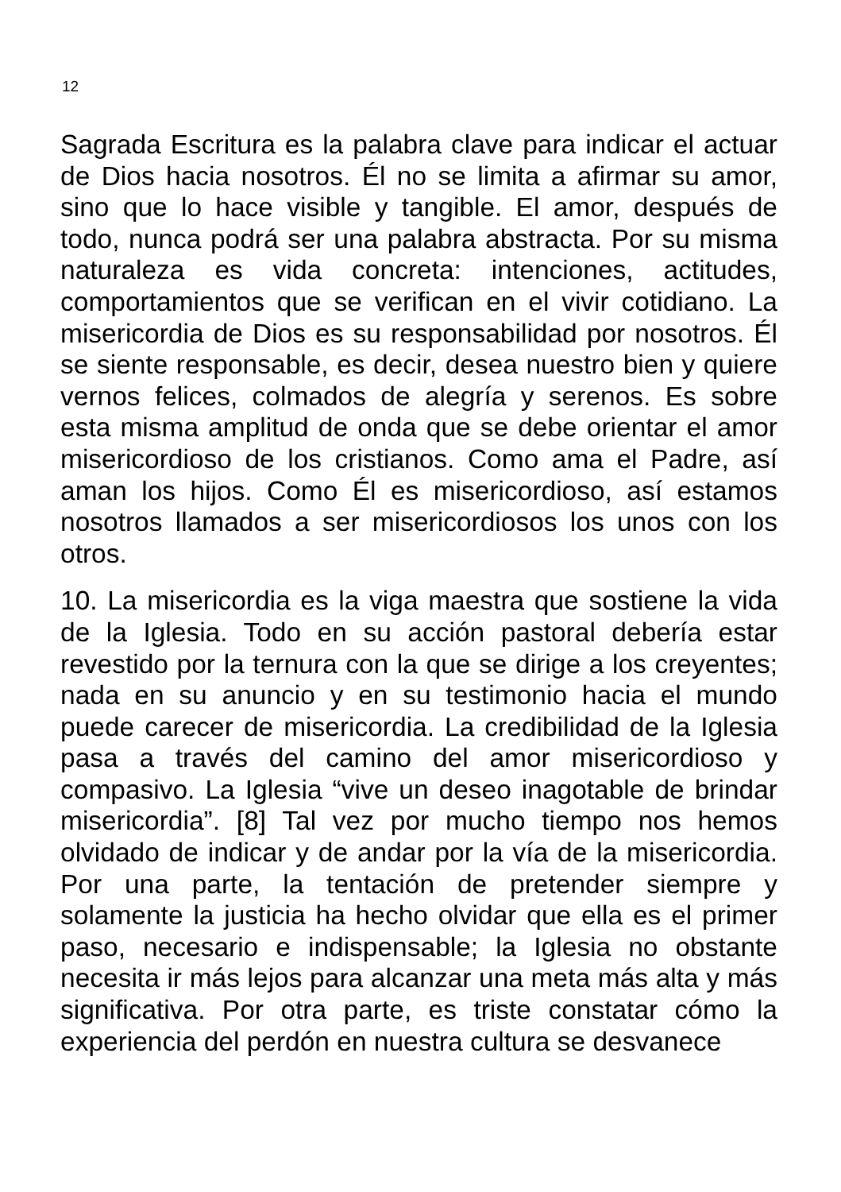12
Sagrada Escritura es la palabra clave para indicar el actuar de Dios hacia nosotros. Él no se limita a afirmar su amor, sino que lo hace visible y tangible. El amor, después de todo, nunca podrá ser una palabra abstracta. Por su misma naturaleza es vida concreta: intenciones, actitudes, comportamientos que se verifican en el vivir cotidiano. La misericordia de Dios es su responsabilidad por nosotros. Él se siente responsable, es decir, desea nuestro bien y quiere vernos felices, colmados de alegría y serenos. Es sobre esta misma amplitud de onda que se debe orientar el amor misericordioso de los cristianos. Como ama el Padre, así aman los hijos. Como Él es misericordioso, así estamos nosotros llamados a ser misericordiosos los unos con los otros.
10. La misericordia es la viga maestra que sostiene la vida de la Iglesia. Todo en su acción pastoral debería estar revestido por la ternura con la que se dirige a los creyentes; nada en su anuncio y en su testimonio hacia el mundo puede carecer de misericordia. La credibilidad de la Iglesia pasa a través del camino del amor misericordioso y compasivo. La Iglesia “vive un deseo inagotable de brindar misericordia”. [8] Tal vez por mucho tiempo nos hemos olvidado de indicar y de andar por la vía de la misericordia. Por una parte, la tentación de pretender siempre y solamente la justicia ha hecho olvidar que ella es el primer paso, necesario e indispensable; la Iglesia no obstante necesita ir más lejos para alcanzar una meta más alta y más significativa. Por otra parte, es triste constatar cómo la experiencia del perdón en nuestra cultura se desvanece